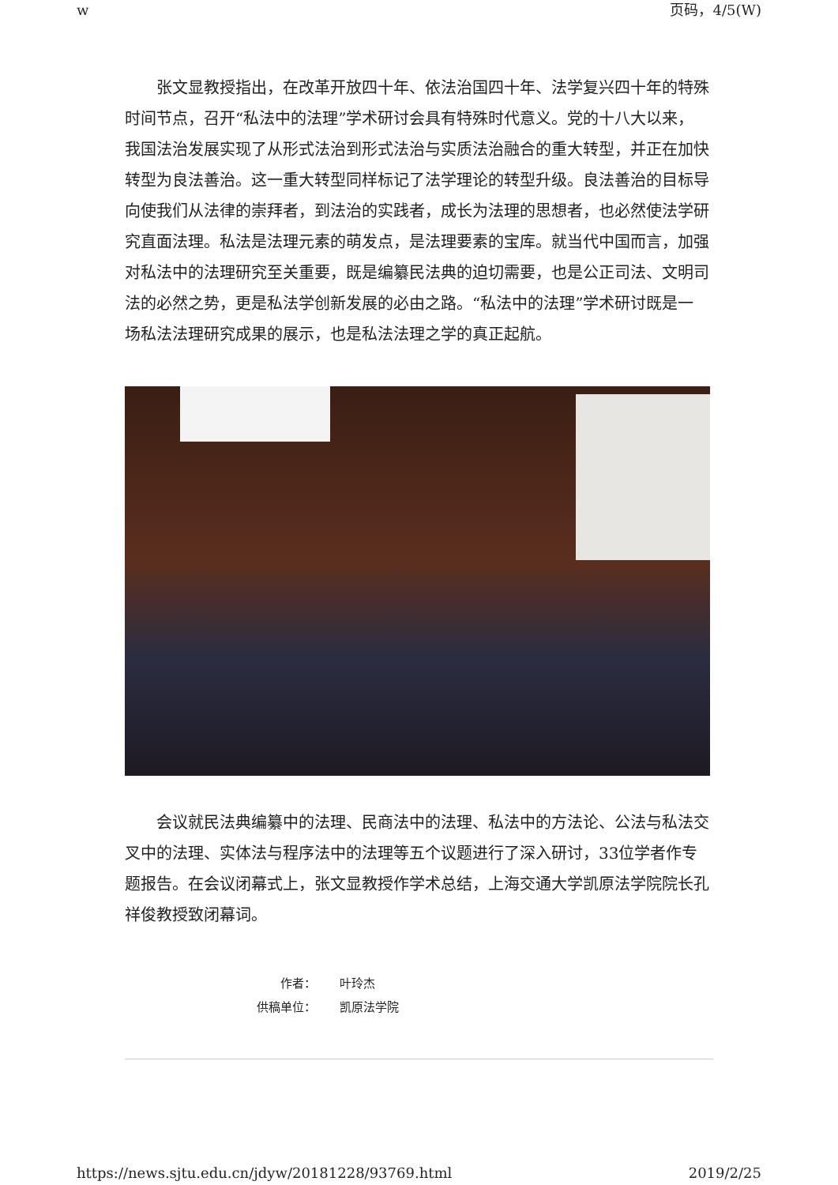w 页码，4/5(W)
张文显教授指出，在改革开放四十年、依法治国四十年、法学复兴四十年的特殊时间节点，召开“私法中的法理”学术研讨会具有特殊时代意义。党的十八大以来，我国法治发展实现了从形式法治到形式法治与实质法治融合的重大转型，并正在加快转型为良法善治。这一重大转型同样标记了法学理论的转型升级。良法善治的目标导向使我们从法律的崇拜者，到法治的实践者，成长为法理的思想者，也必然使法学研究直面法理。私法是法理元素的萌发点，是法理要素的宝库。就当代中国而言，加强对私法中的法理研究至关重要，既是编纂民法典的迫切需要，也是公正司法、文明司法的必然之势，更是私法学创新发展的必由之路。“私法中的法理”学术研讨既是一场私法法理研究成果的展示，也是私法法理之学的真正起航。
会议就民法典编纂中的法理、民商法中的法理、私法中的方法论、公法与私法交叉中的法理、实体法与程序法中的法理等五个议题进行了深入研讨，33位学者作专题报告。在会议闭幕式上，张文显教授作学术总结，上海交通大学凯原法学院院长孔祥俊教授致闭幕词。
作者： 叶玲杰
供稿单位： 凯原法学院
https://news.sjtu.edu.cn/jdyw/20181228/93769.html 2019/2/25